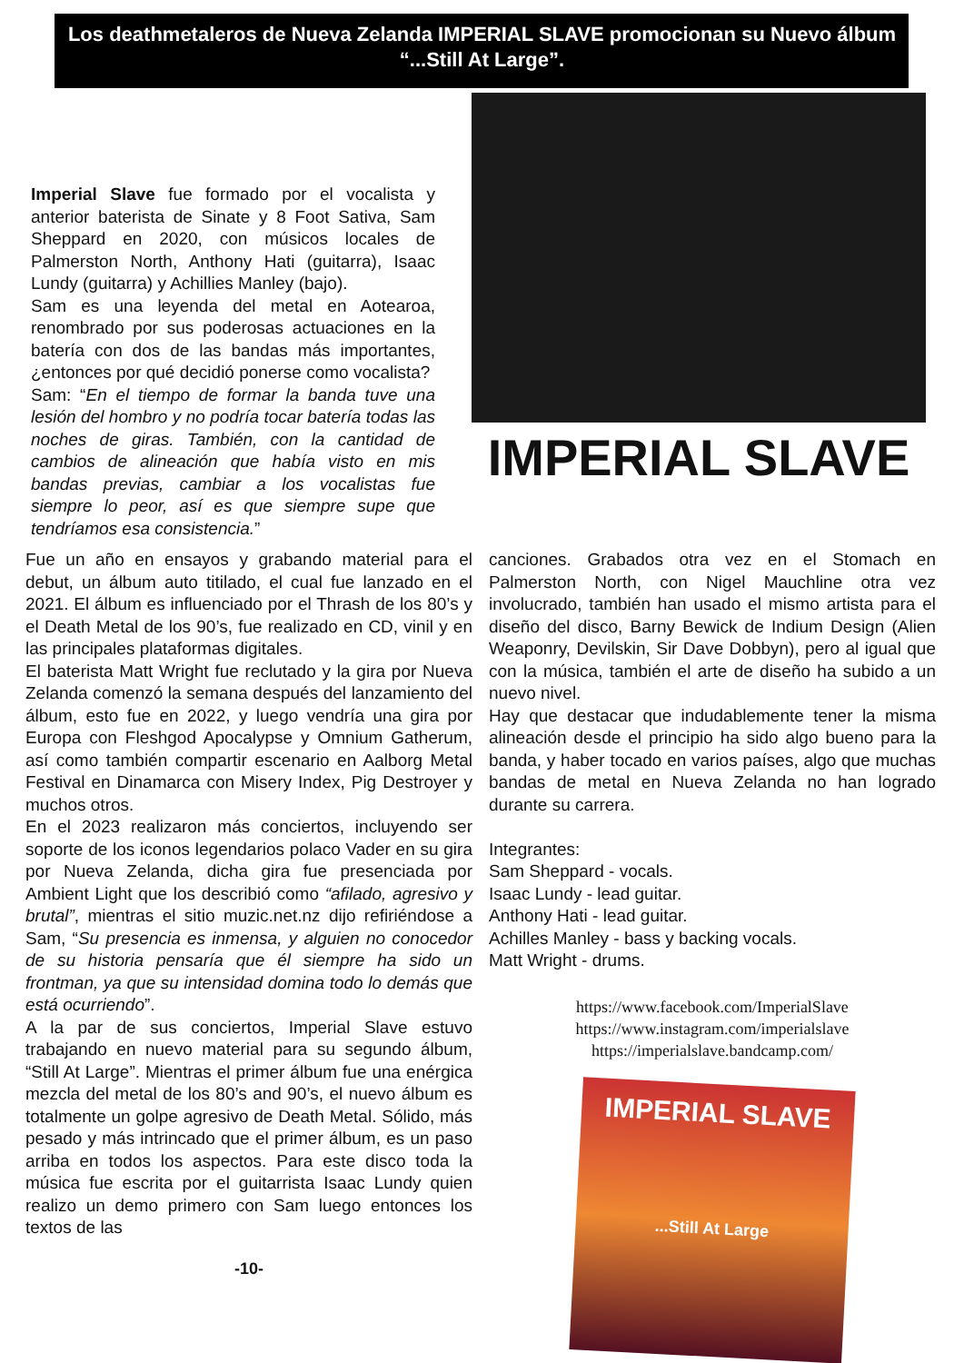Los deathmetaleros de Nueva Zelanda IMPERIAL SLAVE promocionan su Nuevo álbum “...Still At Large”.
Imperial Slave fue formado por el vocalista y anterior baterista de Sinate y 8 Foot Sativa, Sam Sheppard en 2020, con músicos locales de Palmerston North, Anthony Hati (guitarra), Isaac Lundy (guitarra) y Achillies Manley (bajo).
Sam es una leyenda del metal en Aotearoa, renombrado por sus poderosas actuaciones en la batería con dos de las bandas más importantes, ¿entonces por qué decidió ponerse como vocalista?
Sam: “En el tiempo de formar la banda tuve una lesión del hombro y no podría tocar batería todas las noches de giras. También, con la cantidad de cambios de alineación que había visto en mis bandas previas, cambiar a los vocalistas fue siempre lo peor, así es que siempre supe que tendríamos esa consistencia.”
IMPERIAL SLAVE
Fue un año en ensayos y grabando material para el debut, un álbum auto titilado, el cual fue lanzado en el 2021. El álbum es influenciado por el Thrash de los 80’s y el Death Metal de los 90’s, fue realizado en CD, vinil y en las principales plataformas digitales.
El baterista Matt Wright fue reclutado y la gira por Nueva Zelanda comenzó la semana después del lanzamiento del álbum, esto fue en 2022, y luego vendría una gira por Europa con Fleshgod Apocalypse y Omnium Gatherum, así como también compartir escenario en Aalborg Metal Festival en Dinamarca con Misery Index, Pig Destroyer y muchos otros.
En el 2023 realizaron más conciertos, incluyendo ser soporte de los iconos legendarios polaco Vader en su gira por Nueva Zelanda, dicha gira fue presenciada por Ambient Light que los describió como “afilado, agresivo y brutal”, mientras el sitio muzic.net.nz dijo refiriéndose a Sam, “Su presencia es inmensa, y alguien no conocedor de su historia pensaría que él siempre ha sido un frontman, ya que su intensidad domina todo lo demás que está ocurriendo”.
A la par de sus conciertos, Imperial Slave estuvo trabajando en nuevo material para su segundo álbum, “Still At Large”. Mientras el primer álbum fue una enérgica mezcla del metal de los 80’s and 90’s, el nuevo álbum es totalmente un golpe agresivo de Death Metal. Sólido, más pesado y más intrincado que el primer álbum, es un paso arriba en todos los aspectos. Para este disco toda la música fue escrita por el guitarrista Isaac Lundy quien realizo un demo primero con Sam luego entonces los textos de las
-10-
canciones. Grabados otra vez en el Stomach en Palmerston North, con Nigel Mauchline otra vez involucrado, también han usado el mismo artista para el diseño del disco, Barny Bewick de Indium Design (Alien Weaponry, Devilskin, Sir Dave Dobbyn), pero al igual que con la música, también el arte de diseño ha subido a un nuevo nivel.
Hay que destacar que indudablemente tener la misma alineación desde el principio ha sido algo bueno para la banda, y haber tocado en varios países, algo que muchas bandas de metal en Nueva Zelanda no han logrado durante su carrera.
Integrantes:
Sam Sheppard - vocals.
Isaac Lundy - lead guitar.
Anthony Hati - lead guitar.
Achilles Manley - bass y backing vocals.
Matt Wright - drums.
https://www.facebook.com/ImperialSlave
https://www.instagram.com/imperialslave
https://imperialslave.bandcamp.com/
IMPERIAL SLAVE
...Still At Large